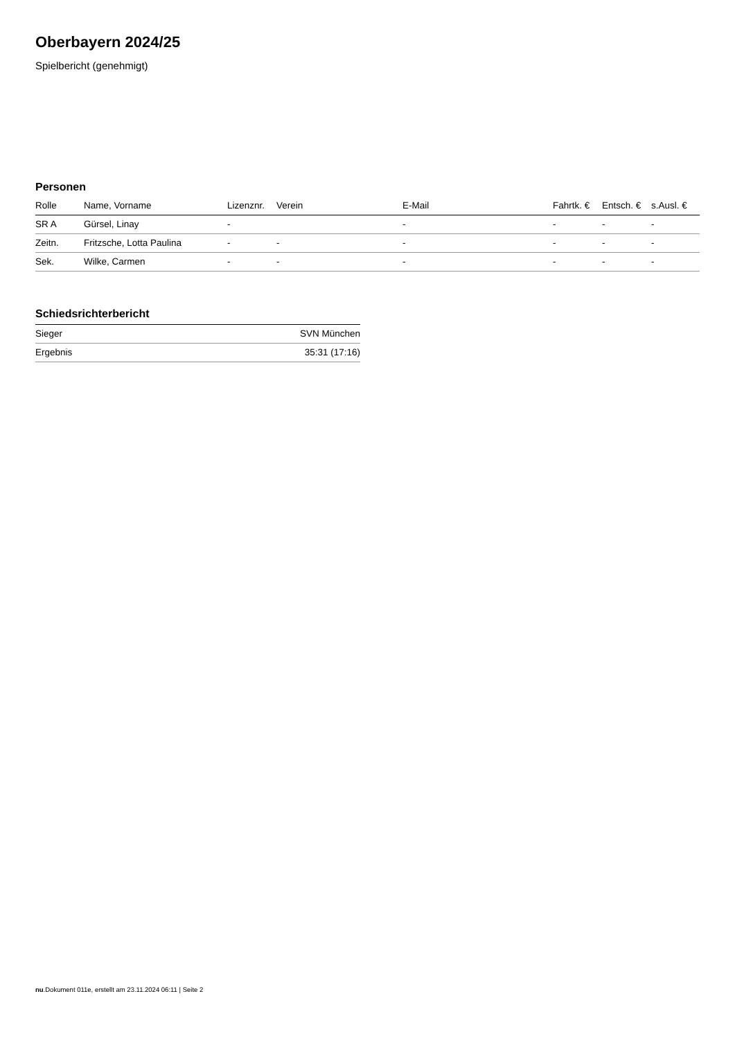Oberbayern 2024/25
Spielbericht (genehmigt)
Personen
| Rolle | Name, Vorname | Lizenznr. | Verein | E-Mail | Fahrtk. € | Entsch. € | s.Ausl. € |
| --- | --- | --- | --- | --- | --- | --- | --- |
| SR A | Gürsel, Linay | - | | - | - | - | - |
| Zeitn. | Fritzsche, Lotta Paulina | - | - | - | - | - | - |
| Sek. | Wilke, Carmen | - | - | - | - | - | - |
Schiedsrichterbericht
| Sieger | SVN München |
| Ergebnis | 35:31 (17:16) |
nu.Dokument 011e, erstellt am 23.11.2024 06:11 | Seite 2